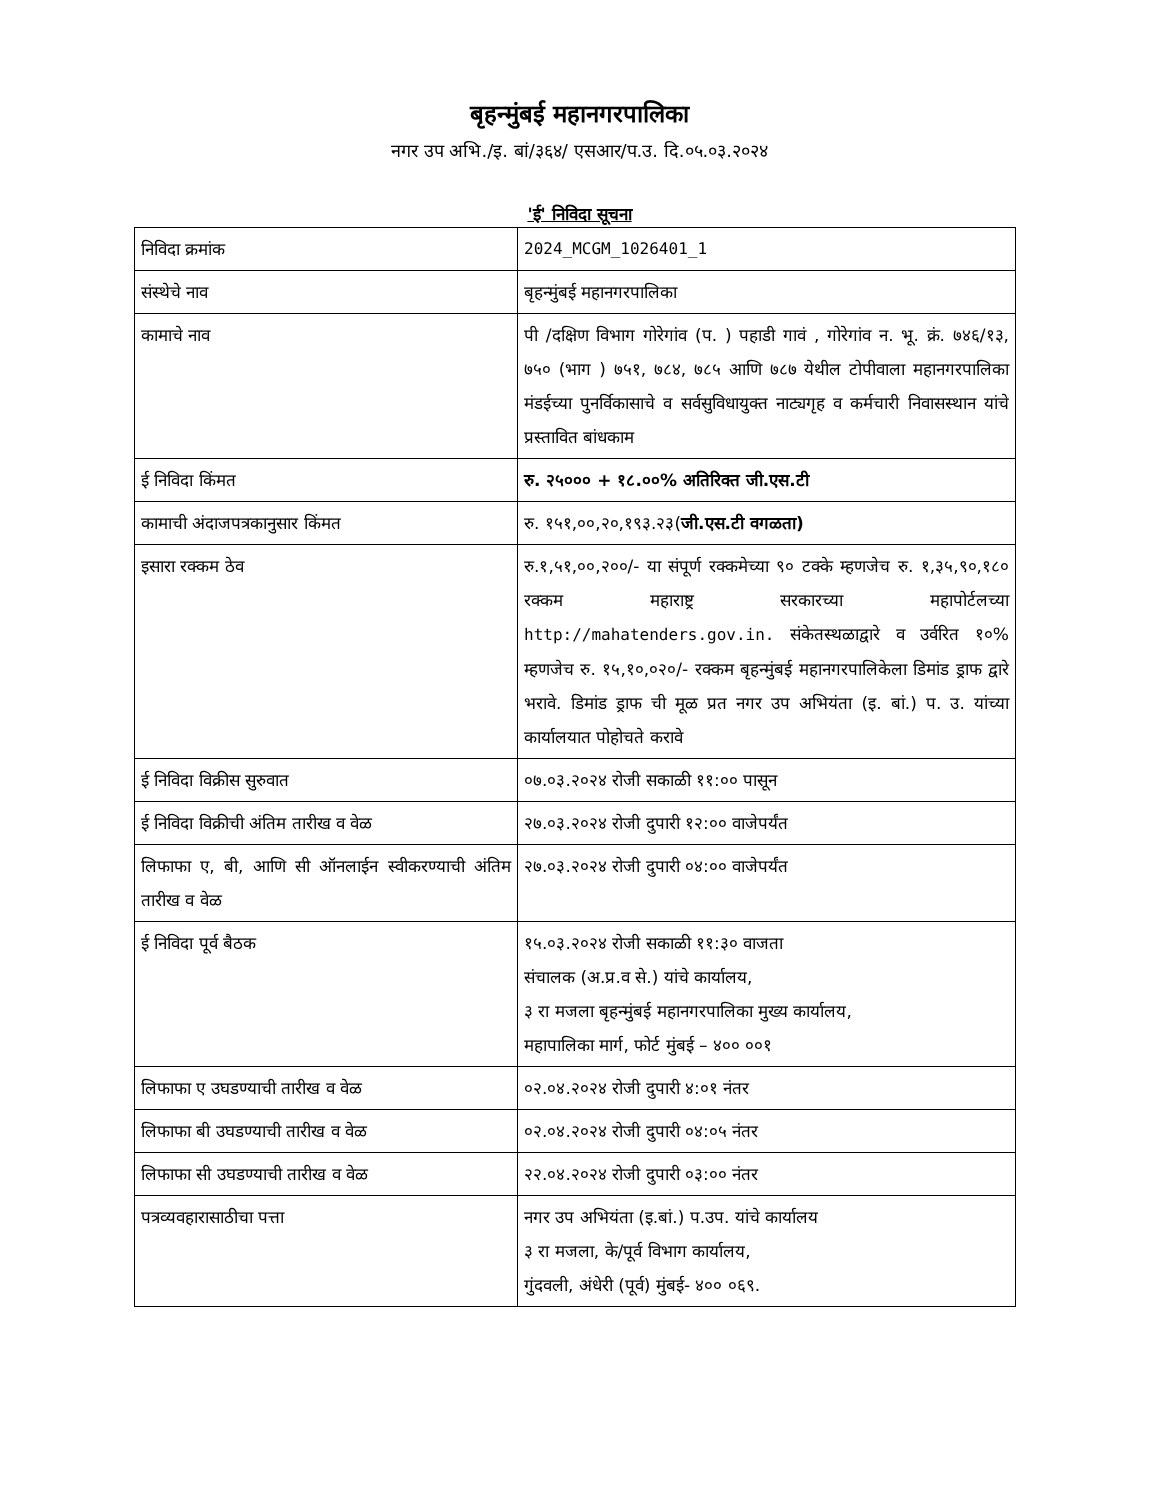बृहन्मुंबई महानगरपालिका
नगर उप अभि./इ. बां/३६४/ एसआर/प.उ. दि.०५.०३.२०२४
'ई' निविदा सूचना
| निविदा क्रमांक | 2024_MCGM_1026401_1 |
| संस्थेचे नाव | बृहन्मुंबई महानगरपालिका |
| कामाचे नाव | पी /दक्षिण विभाग गोरेगांव (प. ) पहाडी गावं , गोरेगांव न. भू. क्रं. ७४६/१३, ७५० (भाग ) ७५१, ७८४, ७८५ आणि ७८७ येथील टोपीवाला महानगरपालिका मंडईच्या पुनर्विकासाचे व सर्वसुविधायुक्त नाट्यगृह व कर्मचारी निवासस्थान यांचे प्रस्तावित बांधकाम |
| ई निविदा किंमत | रु. २५००० + १८.००% अतिरिक्त जी.एस.टी |
| कामाची अंदाजपत्रकानुसार किंमत | रु. १५१,००,२०,१९३.२३( जी.एस.टी वगळता) |
| इसारा रक्कम ठेव | रु.१,५१,००,२००/- या संपूर्ण रक्कमेच्या ९० टक्के म्हणजेच रु. १,३५,९०,१८० रक्कम महाराष्ट्र सरकारच्या महापोर्टलच्या http://mahatenders.gov.in. संकेतस्थळाद्वारे व उर्वरित १०% म्हणजेच रु. १५,१०,०२०/- रक्कम बृहन्मुंबई महानगरपालिकेला डिमांड ड्राफ द्वारे भरावे. डिमांड ड्राफ ची मूळ प्रत नगर उप अभियंता (इ. बां.) प. उ. यांच्या कार्यालयात पोहोचते करावे |
| ई निविदा विक्रीस सुरुवात | ०७.०३.२०२४ रोजी सकाळी ११:०० पासून |
| ई निविदा विक्रीची अंतिम तारीख व वेळ | २७.०३.२०२४ रोजी दुपारी १२:०० वाजेपर्यंत |
| लिफाफा ए, बी, आणि सी ऑनलाईन स्वीकरण्याची अंतिम तारीख व वेळ | २७.०३.२०२४ रोजी दुपारी ०४:०० वाजेपर्यंत |
| ई निविदा पूर्व बैठक | १५.०३.२०२४ रोजी सकाळी ११:३० वाजता संचालक (अ.प्र.व से.) यांचे कार्यालय, ३ रा मजला बृहन्मुंबई महानगरपालिका मुख्य कार्यालय, महापालिका मार्ग, फोर्ट मुंबई – ४०० ००१ |
| लिफाफा ए उघडण्याची तारीख व वेळ | ०२.०४.२०२४ रोजी दुपारी ४:०१ नंतर |
| लिफाफा बी उघडण्याची तारीख व वेळ | ०२.०४.२०२४ रोजी दुपारी ०४:०५ नंतर |
| लिफाफा सी उघडण्याची तारीख व वेळ | २२.०४.२०२४ रोजी दुपारी ०३:०० नंतर |
| पत्रव्यवहारासाठीचा पत्ता | नगर उप अभियंता (इ.बां.) प.उप. यांचे कार्यालय ३ रा मजला, के/पूर्व विभाग कार्यालय, गुंदवली, अंधेरी (पूर्व) मुंबई- ४०० ०६९. |